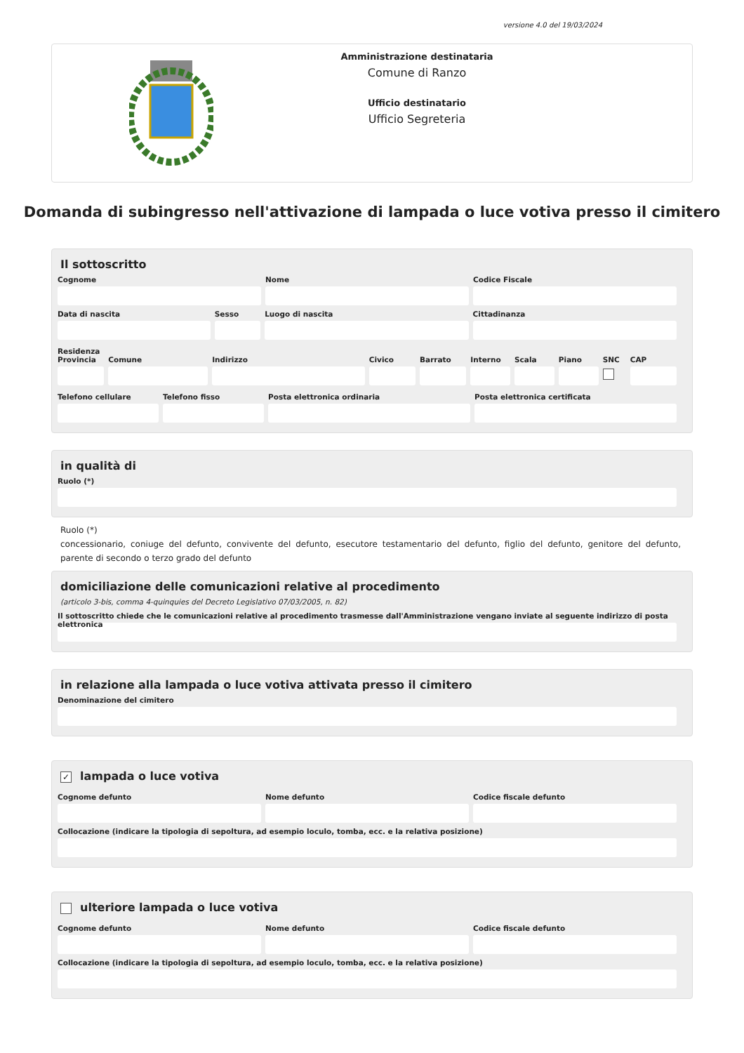versione 4.0 del 19/03/2024
Amministrazione destinataria
Comune di Ranzo
Ufficio destinatario
Ufficio Segreteria
Domanda di subingresso nell'attivazione di lampada o luce votiva presso il cimitero
Il sottoscritto
Cognome Nome Codice Fiscale
Data di nascita Sesso Luogo di nascita Cittadinanza
Residenza
Provincia Comune Indirizzo Civico Barrato Interno Scala Piano SNC CAP
Telefono cellulare Telefono fisso Posta elettronica ordinaria Posta elettronica certificata
in qualità di
Ruolo (*)
Ruolo (*)
concessionario, coniuge del defunto, convivente del defunto, esecutore testamentario del defunto, figlio del defunto, genitore del defunto, parente di secondo o terzo grado del defunto
domiciliazione delle comunicazioni relative al procedimento
(articolo 3-bis, comma 4-quinquies del Decreto Legislativo 07/03/2005, n. 82)
Il sottoscritto chiede che le comunicazioni relative al procedimento trasmesse dall'Amministrazione vengano inviate al seguente indirizzo di posta elettronica
in relazione alla lampada o luce votiva attivata presso il cimitero
Denominazione del cimitero
✓ lampada o luce votiva
Cognome defunto Nome defunto Codice fiscale defunto
Collocazione (indicare la tipologia di sepoltura, ad esempio loculo, tomba, ecc. e la relativa posizione)
ulteriore lampada o luce votiva
Cognome defunto Nome defunto Codice fiscale defunto
Collocazione (indicare la tipologia di sepoltura, ad esempio loculo, tomba, ecc. e la relativa posizione)